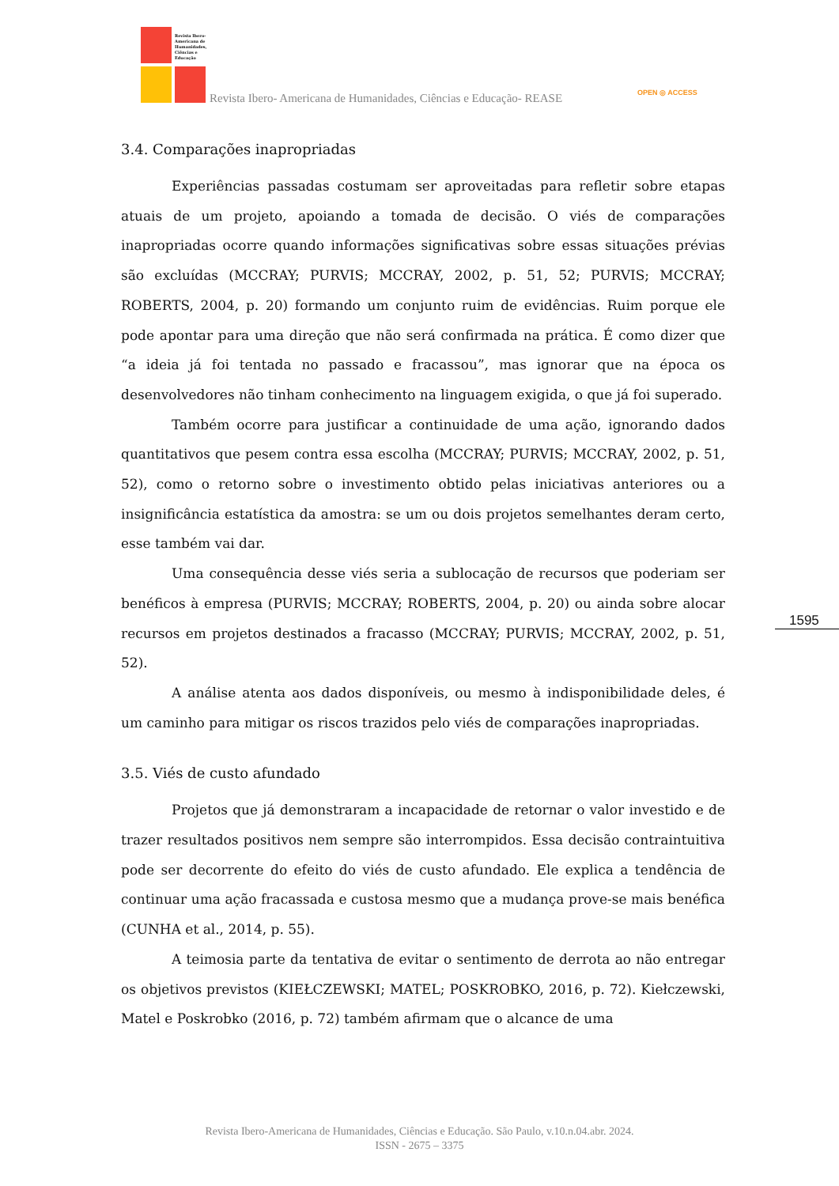Revista Ibero-
Americana de
Humanidades,
Ciências e
Educação
Revista Ibero- Americana de Humanidades, Ciências e Educação- REASE OPEN ◎ ACCESS
3.4. Comparações inapropriadas
Experiências passadas costumam ser aproveitadas para refletir sobre etapas atuais de um projeto, apoiando a tomada de decisão. O viés de comparações inapropriadas ocorre quando informações significativas sobre essas situações prévias são excluídas (MCCRAY; PURVIS; MCCRAY, 2002, p. 51, 52; PURVIS; MCCRAY; ROBERTS, 2004, p. 20) formando um conjunto ruim de evidências. Ruim porque ele pode apontar para uma direção que não será confirmada na prática. É como dizer que “a ideia já foi tentada no passado e fracassou”, mas ignorar que na época os desenvolvedores não tinham conhecimento na linguagem exigida, o que já foi superado.
Também ocorre para justificar a continuidade de uma ação, ignorando dados quantitativos que pesem contra essa escolha (MCCRAY; PURVIS; MCCRAY, 2002, p. 51, 52), como o retorno sobre o investimento obtido pelas iniciativas anteriores ou a insignificância estatística da amostra: se um ou dois projetos semelhantes deram certo, esse também vai dar.
Uma consequência desse viés seria a sublocação de recursos que poderiam ser benéficos à empresa (PURVIS; MCCRAY; ROBERTS, 2004, p. 20) ou ainda sobre alocar recursos em projetos destinados a fracasso (MCCRAY; PURVIS; MCCRAY, 2002, p. 51, 52).
A análise atenta aos dados disponíveis, ou mesmo à indisponibilidade deles, é um caminho para mitigar os riscos trazidos pelo viés de comparações inapropriadas.
3.5. Viés de custo afundado
Projetos que já demonstraram a incapacidade de retornar o valor investido e de trazer resultados positivos nem sempre são interrompidos. Essa decisão contraintuitiva pode ser decorrente do efeito do viés de custo afundado. Ele explica a tendência de continuar uma ação fracassada e custosa mesmo que a mudança prove-se mais benéfica (CUNHA et al., 2014, p. 55).
A teimosia parte da tentativa de evitar o sentimento de derrota ao não entregar os objetivos previstos (KIEŁCZEWSKI; MATEL; POSKROBKO, 2016, p. 72). Kiełczewski, Matel e Poskrobko (2016, p. 72) também afirmam que o alcance de uma
1595
Revista Ibero-Americana de Humanidades, Ciências e Educação. São Paulo, v.10.n.04.abr. 2024.
ISSN - 2675 – 3375